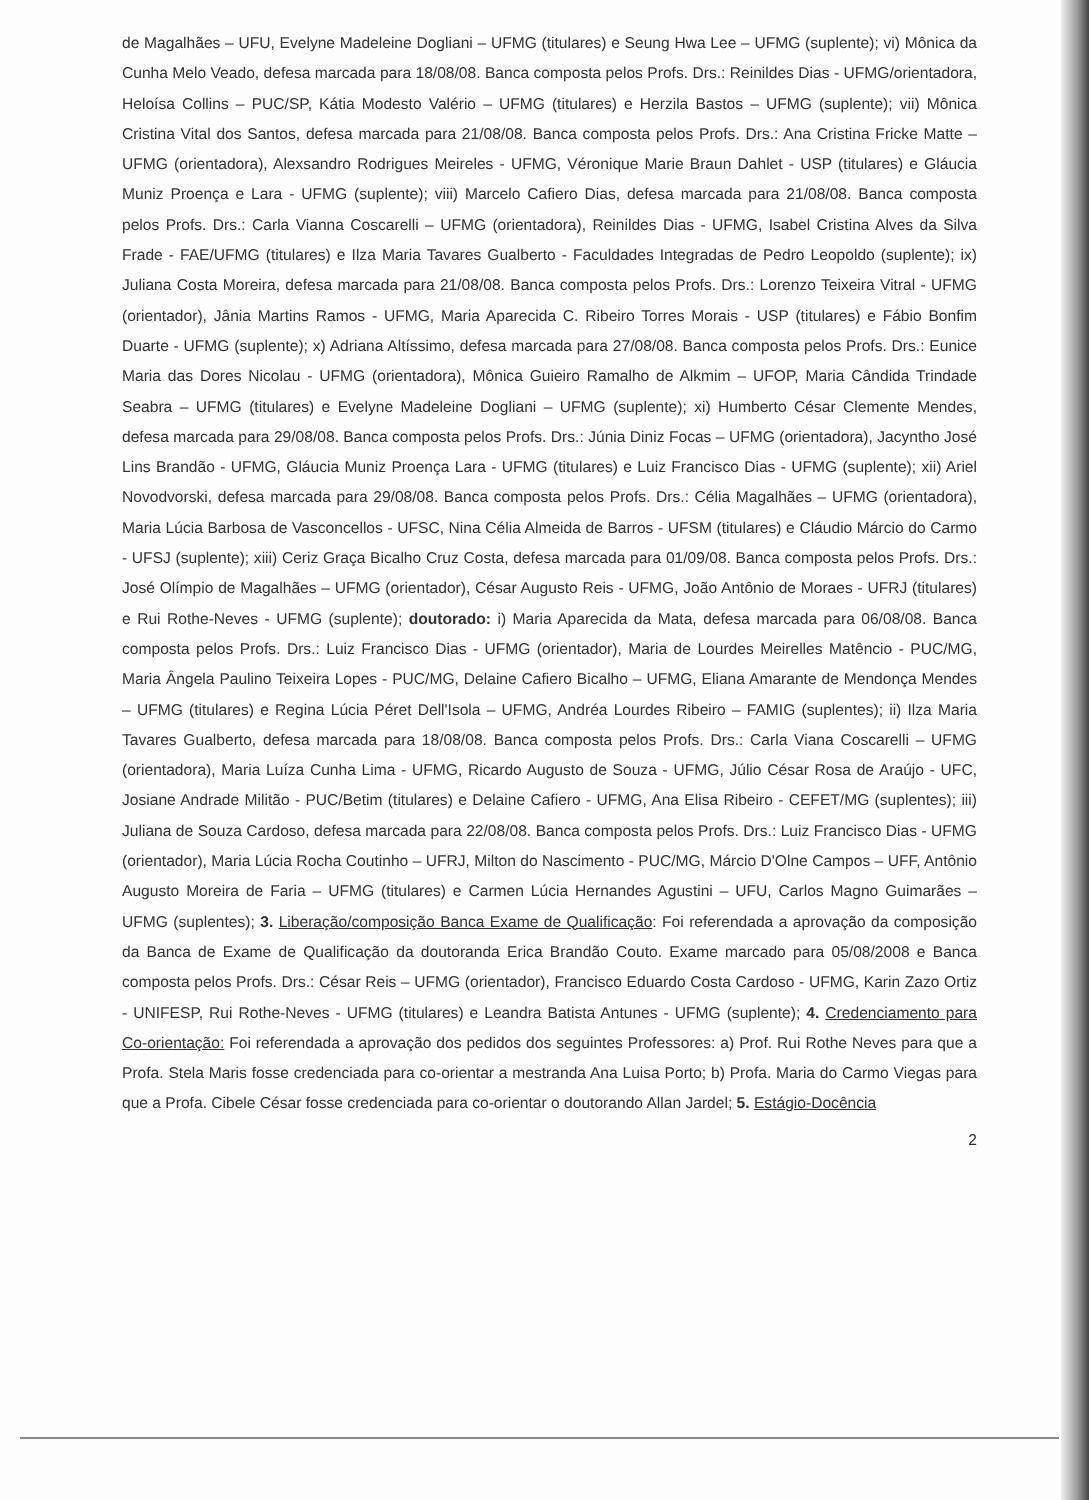de Magalhães – UFU, Evelyne Madeleine Dogliani – UFMG (titulares) e Seung Hwa Lee – UFMG (suplente); vi) Mônica da Cunha Melo Veado, defesa marcada para 18/08/08. Banca composta pelos Profs. Drs.: Reinildes Dias - UFMG/orientadora, Heloísa Collins – PUC/SP, Kátia Modesto Valério – UFMG (titulares) e Herzila Bastos – UFMG (suplente); vii) Mônica Cristina Vital dos Santos, defesa marcada para 21/08/08. Banca composta pelos Profs. Drs.: Ana Cristina Fricke Matte – UFMG (orientadora), Alexsandro Rodrigues Meireles - UFMG, Véronique Marie Braun Dahlet - USP (titulares) e Gláucia Muniz Proença e Lara - UFMG (suplente); viii) Marcelo Cafiero Dias, defesa marcada para 21/08/08. Banca composta pelos Profs. Drs.: Carla Vianna Coscarelli – UFMG (orientadora), Reinildes Dias - UFMG, Isabel Cristina Alves da Silva Frade - FAE/UFMG (titulares) e Ilza Maria Tavares Gualberto - Faculdades Integradas de Pedro Leopoldo (suplente); ix) Juliana Costa Moreira, defesa marcada para 21/08/08. Banca composta pelos Profs. Drs.: Lorenzo Teixeira Vitral - UFMG (orientador), Jânia Martins Ramos - UFMG, Maria Aparecida C. Ribeiro Torres Morais - USP (titulares) e Fábio Bonfim Duarte - UFMG (suplente); x) Adriana Altíssimo, defesa marcada para 27/08/08. Banca composta pelos Profs. Drs.: Eunice Maria das Dores Nicolau - UFMG (orientadora), Mônica Guieiro Ramalho de Alkmim – UFOP, Maria Cândida Trindade Seabra – UFMG (titulares) e Evelyne Madeleine Dogliani – UFMG (suplente); xi) Humberto César Clemente Mendes, defesa marcada para 29/08/08. Banca composta pelos Profs. Drs.: Júnia Diniz Focas – UFMG (orientadora), Jacyntho José Lins Brandão - UFMG, Gláucia Muniz Proença Lara - UFMG (titulares) e Luiz Francisco Dias - UFMG (suplente); xii) Ariel Novodvorski, defesa marcada para 29/08/08. Banca composta pelos Profs. Drs.: Célia Magalhães – UFMG (orientadora), Maria Lúcia Barbosa de Vasconcellos - UFSC, Nina Célia Almeida de Barros - UFSM (titulares) e Cláudio Márcio do Carmo - UFSJ (suplente); xiii) Ceriz Graça Bicalho Cruz Costa, defesa marcada para 01/09/08. Banca composta pelos Profs. Drs.: José Olímpio de Magalhães – UFMG (orientador), César Augusto Reis - UFMG, João Antônio de Moraes - UFRJ (titulares) e Rui Rothe-Neves - UFMG (suplente); doutorado: i) Maria Aparecida da Mata, defesa marcada para 06/08/08. Banca composta pelos Profs. Drs.: Luiz Francisco Dias - UFMG (orientador), Maria de Lourdes Meirelles Matêncio - PUC/MG, Maria Ângela Paulino Teixeira Lopes - PUC/MG, Delaine Cafiero Bicalho – UFMG, Eliana Amarante de Mendonça Mendes – UFMG (titulares) e Regina Lúcia Péret Dell'Isola – UFMG, Andréa Lourdes Ribeiro – FAMIG (suplentes); ii) Ilza Maria Tavares Gualberto, defesa marcada para 18/08/08. Banca composta pelos Profs. Drs.: Carla Viana Coscarelli – UFMG (orientadora), Maria Luíza Cunha Lima - UFMG, Ricardo Augusto de Souza - UFMG, Júlio César Rosa de Araújo - UFC, Josiane Andrade Militão - PUC/Betim (titulares) e Delaine Cafiero - UFMG, Ana Elisa Ribeiro - CEFET/MG (suplentes); iii) Juliana de Souza Cardoso, defesa marcada para 22/08/08. Banca composta pelos Profs. Drs.: Luiz Francisco Dias - UFMG (orientador), Maria Lúcia Rocha Coutinho – UFRJ, Milton do Nascimento - PUC/MG, Márcio D'Olne Campos – UFF, Antônio Augusto Moreira de Faria – UFMG (titulares) e Carmen Lúcia Hernandes Agustini – UFU, Carlos Magno Guimarães – UFMG (suplentes); 3. Liberação/composição Banca Exame de Qualificação: Foi referendada a aprovação da composição da Banca de Exame de Qualificação da doutoranda Erica Brandão Couto. Exame marcado para 05/08/2008 e Banca composta pelos Profs. Drs.: César Reis – UFMG (orientador), Francisco Eduardo Costa Cardoso - UFMG, Karin Zazo Ortiz - UNIFESP, Rui Rothe-Neves - UFMG (titulares) e Leandra Batista Antunes - UFMG (suplente); 4. Credenciamento para Co-orientação: Foi referendada a aprovação dos pedidos dos seguintes Professores: a) Prof. Rui Rothe Neves para que a Profa. Stela Maris fosse credenciada para co-orientar a mestranda Ana Luisa Porto; b) Profa. Maria do Carmo Viegas para que a Profa. Cibele César fosse credenciada para co-orientar o doutorando Allan Jardel; 5. Estágio-Docência
2